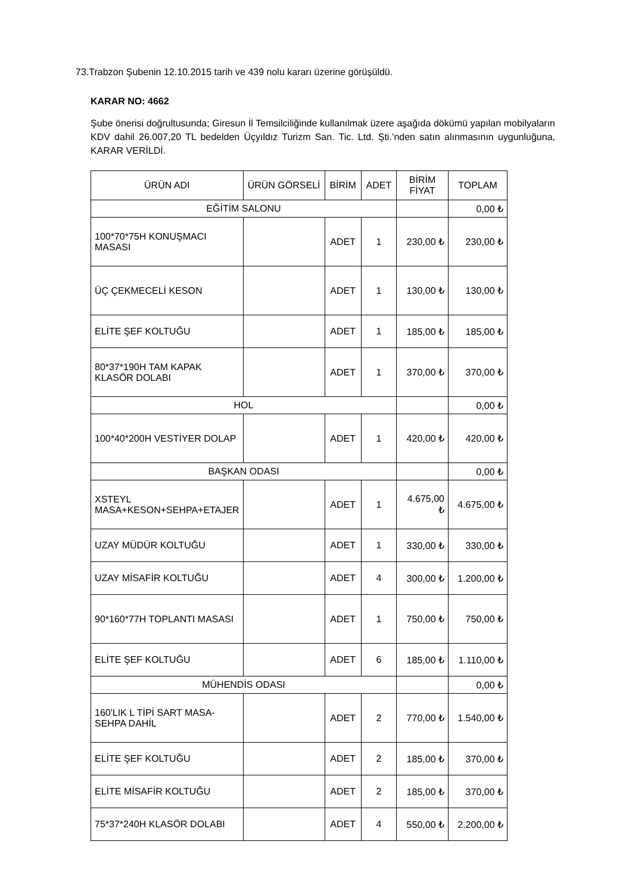73.Trabzon Şubenin 12.10.2015 tarih ve 439 nolu kararı üzerine görüşüldü.
KARAR NO: 4662
Şube önerisi doğrultusunda; Giresun İl Temsilciliğinde kullanılmak üzere aşağıda dökümü yapılan mobilyaların KDV dahil 26.007,20 TL bedelden Üçyıldız Turizm San. Tic. Ltd. Şti.’nden satın alınmasının uygunluğuna, KARAR VERİLDİ.
| ÜRÜN ADI | ÜRÜN GÖRSELİ | BİRİM | ADET | BİRİM FİYAT | TOPLAM |
| --- | --- | --- | --- | --- | --- |
| EĞİTİM SALONU | | | | | 0,00 ₺ |
| 100*70*75H KONUŞMACI MASASI | | ADET | 1 | 230,00 ₺ | 230,00 ₺ |
| ÜÇ ÇEKMECELİ KESON | | ADET | 1 | 130,00 ₺ | 130,00 ₺ |
| ELİTE ŞEF KOLTUĞU | | ADET | 1 | 185,00 ₺ | 185,00 ₺ |
| 80*37*190H TAM KAPAK KLASÖR DOLABI | | ADET | 1 | 370,00 ₺ | 370,00 ₺ |
| HOL | | | | | 0,00 ₺ |
| 100*40*200H VESTİYER DOLAP | | ADET | 1 | 420,00 ₺ | 420,00 ₺ |
| BAŞKAN ODASI | | | | | 0,00 ₺ |
| XSTEYL MASA+KESON+SEHPA+ETAJER | | ADET | 1 | 4.675,00 ₺ | 4.675,00 ₺ |
| UZAY MÜDÜR KOLTUĞU | | ADET | 1 | 330,00 ₺ | 330,00 ₺ |
| UZAY MİSAFİR KOLTUĞU | | ADET | 4 | 300,00 ₺ | 1.200,00 ₺ |
| 90*160*77H TOPLANTI MASASI | | ADET | 1 | 750,00 ₺ | 750,00 ₺ |
| ELİTE ŞEF KOLTUĞU | | ADET | 6 | 185,00 ₺ | 1.110,00 ₺ |
| MÜHENDİS ODASI | | | | | 0,00 ₺ |
| 160'LIK L TİPİ SART MASA-SEHPA DAHİL | | ADET | 2 | 770,00 ₺ | 1.540,00 ₺ |
| ELİTE ŞEF KOLTUĞU | | ADET | 2 | 185,00 ₺ | 370,00 ₺ |
| ELİTE MİSAFİR KOLTUĞU | | ADET | 2 | 185,00 ₺ | 370,00 ₺ |
| 75*37*240H KLASÖR DOLABI | | ADET | 4 | 550,00 ₺ | 2.200,00 ₺ |